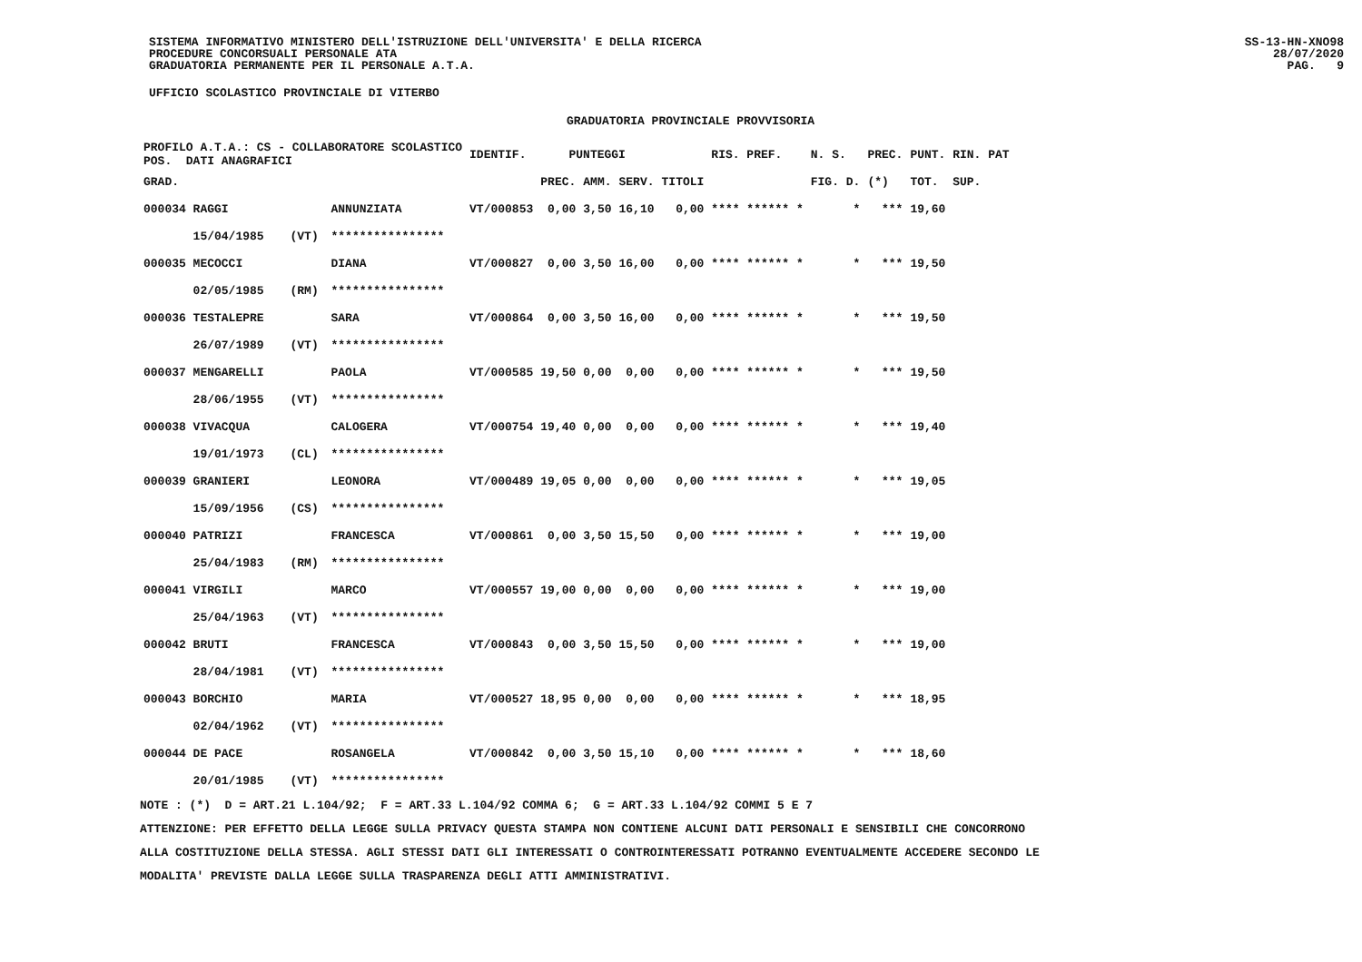SISTEMA INFORMATIVO MINISTERO DELL'ISTRUZIONE DELL'UNIVERSITA' E DELLA RICERCA
PROCEDURE CONCORSUALI PERSONALE ATA
GRADUATORIA PERMANENTE PER IL PERSONALE A.T.A.
SS-13-HN-XNO98
28/07/2020
PAG. 9
UFFICIO SCOLASTICO PROVINCIALE DI VITERBO
GRADUATORIA PROVINCIALE PROVVISORIA
| PROFILO A.T.A.: CS - COLLABORATORE SCOLASTICO POS. DATI ANAGRAFICI | | | IDENTIF. | PUNTEGGI | | | | RIS. PREF. | N. S. | PREC. | PUNT. RIN. PAT |
| --- | --- | --- | --- | --- | --- | --- | --- | --- | --- | --- | --- |
| GRAD. | | | | PREC. | AMM. | SERV. | TITOLI | | FIG. D. | (*) | TOT. SUP. |
| 000034 RAGGI | | ANNUNZIATA | VT/000853 | 0,00 | 3,50 | 16,10 | 0,00 | **** ****** * | * | *** | 19,60 |
| 15/04/1985 | (VT) | **************** | | | | | | | | | |
| 000035 MECOCCI | | DIANA | VT/000827 | 0,00 | 3,50 | 16,00 | 0,00 | **** ****** * | * | *** | 19,50 |
| 02/05/1985 | (RM) | **************** | | | | | | | | | |
| 000036 TESTALEPRE | | SARA | VT/000864 | 0,00 | 3,50 | 16,00 | 0,00 | **** ****** * | * | *** | 19,50 |
| 26/07/1989 | (VT) | **************** | | | | | | | | | |
| 000037 MENGARELLI | | PAOLA | VT/000585 | 19,50 | 0,00 | 0,00 | 0,00 | **** ****** * | * | *** | 19,50 |
| 28/06/1955 | (VT) | **************** | | | | | | | | | |
| 000038 VIVACQUA | | CALOGERA | VT/000754 | 19,40 | 0,00 | 0,00 | 0,00 | **** ****** * | * | *** | 19,40 |
| 19/01/1973 | (CL) | **************** | | | | | | | | | |
| 000039 GRANIERI | | LEONORA | VT/000489 | 19,05 | 0,00 | 0,00 | 0,00 | **** ****** * | * | *** | 19,05 |
| 15/09/1956 | (CS) | **************** | | | | | | | | | |
| 000040 PATRIZI | | FRANCESCA | VT/000861 | 0,00 | 3,50 | 15,50 | 0,00 | **** ****** * | * | *** | 19,00 |
| 25/04/1983 | (RM) | **************** | | | | | | | | | |
| 000041 VIRGILI | | MARCO | VT/000557 | 19,00 | 0,00 | 0,00 | 0,00 | **** ****** * | * | *** | 19,00 |
| 25/04/1963 | (VT) | **************** | | | | | | | | | |
| 000042 BRUTI | | FRANCESCA | VT/000843 | 0,00 | 3,50 | 15,50 | 0,00 | **** ****** * | * | *** | 19,00 |
| 28/04/1981 | (VT) | **************** | | | | | | | | | |
| 000043 BORCHIO | | MARIA | VT/000527 | 18,95 | 0,00 | 0,00 | 0,00 | **** ****** * | * | *** | 18,95 |
| 02/04/1962 | (VT) | **************** | | | | | | | | | |
| 000044 DE PACE | | ROSANGELA | VT/000842 | 0,00 | 3,50 | 15,10 | 0,00 | **** ****** * | * | *** | 18,60 |
| 20/01/1985 | (VT) | **************** | | | | | | | | | |
NOTE : (*) D = ART.21 L.104/92; F = ART.33 L.104/92 COMMA 6; G = ART.33 L.104/92 COMMI 5 E 7
ATTENZIONE: PER EFFETTO DELLA LEGGE SULLA PRIVACY QUESTA STAMPA NON CONTIENE ALCUNI DATI PERSONALI E SENSIBILI CHE CONCORRONO
ALLA COSTITUZIONE DELLA STESSA. AGLI STESSI DATI GLI INTERESSATI O CONTROINTERESSATI POTRANNO EVENTUALMENTE ACCEDERE SECONDO LE
MODALITA' PREVISTE DALLA LEGGE SULLA TRASPARENZA DEGLI ATTI AMMINISTRATIVI.